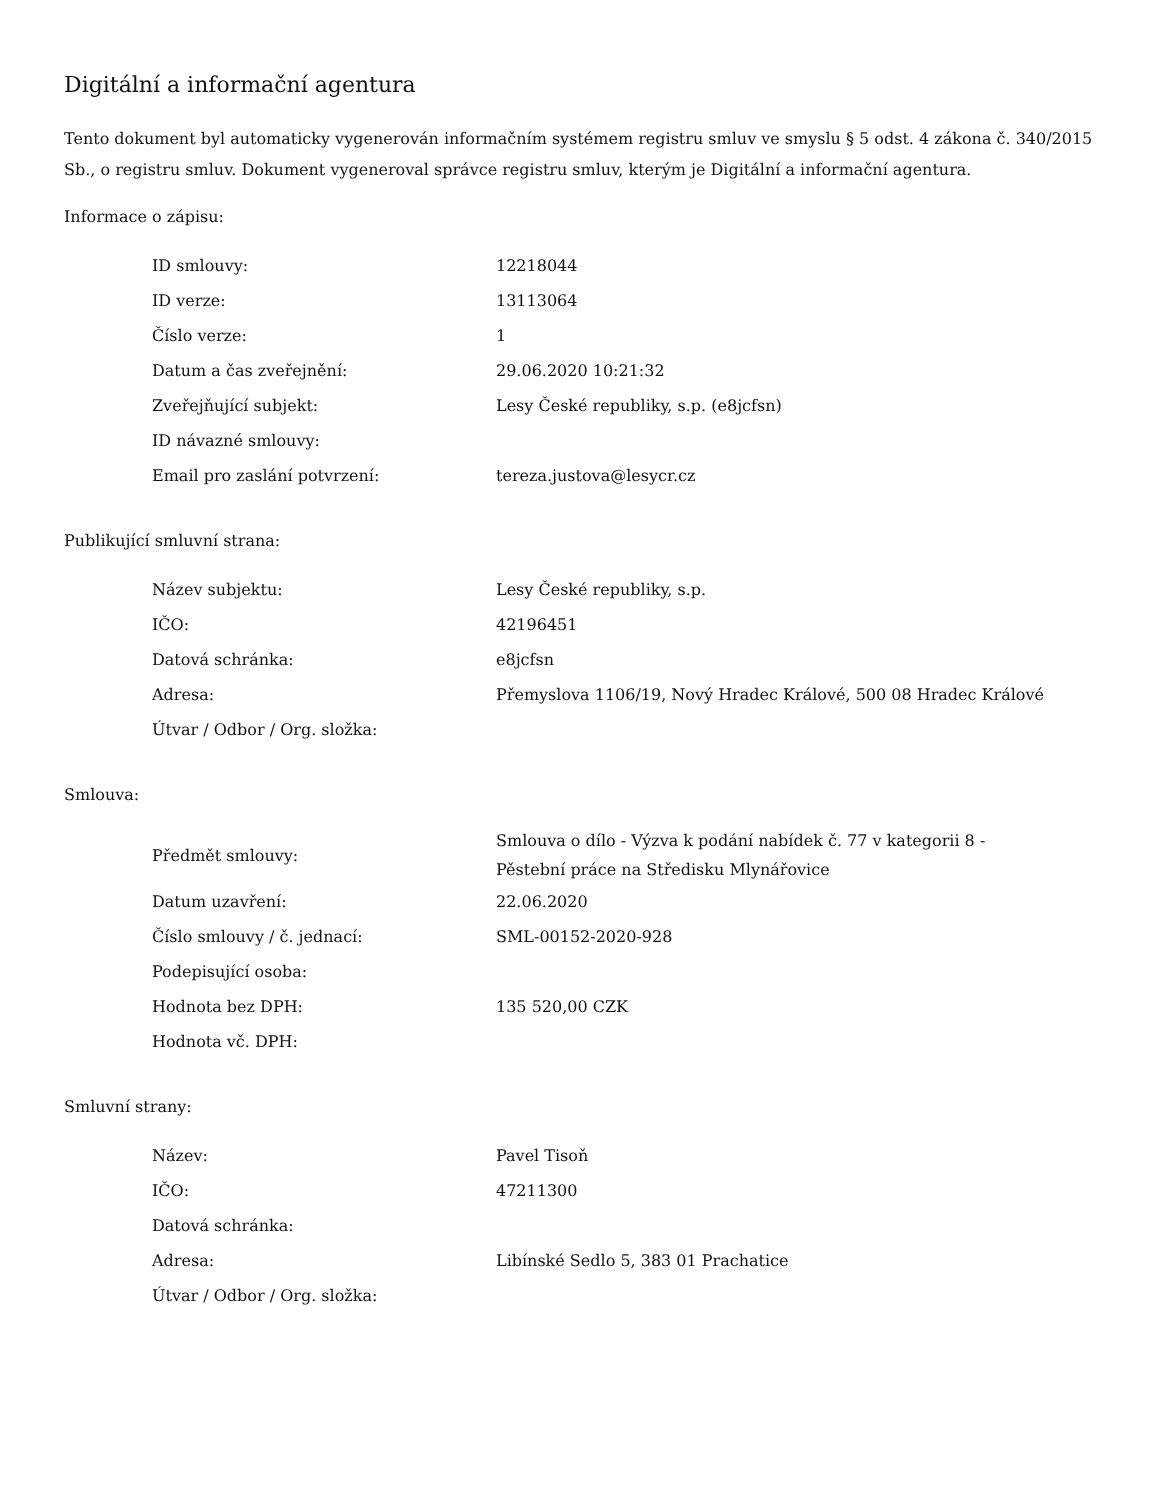Digitální a informační agentura
Tento dokument byl automaticky vygenerován informačním systémem registru smluv ve smyslu § 5 odst. 4 zákona č. 340/2015 Sb., o registru smluv. Dokument vygeneroval správce registru smluv, kterým je Digitální a informační agentura.
Informace o zápisu:
| ID smlouvy: | 12218044 |
| ID verze: | 13113064 |
| Číslo verze: | 1 |
| Datum a čas zveřejnění: | 29.06.2020 10:21:32 |
| Zveřejňující subjekt: | Lesy České republiky, s.p. (e8jcfsn) |
| ID návazné smlouvy: | |
| Email pro zaslání potvrzení: | tereza.justova@lesycr.cz |
Publikující smluvní strana:
| Název subjektu: | Lesy České republiky, s.p. |
| IČO: | 42196451 |
| Datová schránka: | e8jcfsn |
| Adresa: | Přemyslova 1106/19, Nový Hradec Králové, 500 08 Hradec Králové |
| Útvar / Odbor / Org. složka: | |
Smlouva:
| Předmět smlouvy: | Smlouva o dílo - Výzva k podání nabídek č. 77 v kategorii 8 - Pěstební práce na Středisku Mlynářovice |
| Datum uzavření: | 22.06.2020 |
| Číslo smlouvy / č. jednací: | SML-00152-2020-928 |
| Podepisující osoba: | |
| Hodnota bez DPH: | 135 520,00 CZK |
| Hodnota vč. DPH: | |
Smluvní strany:
| Název: | Pavel Tisoň |
| IČO: | 47211300 |
| Datová schránka: | |
| Adresa: | Libínské Sedlo 5, 383 01 Prachatice |
| Útvar / Odbor / Org. složka: | |